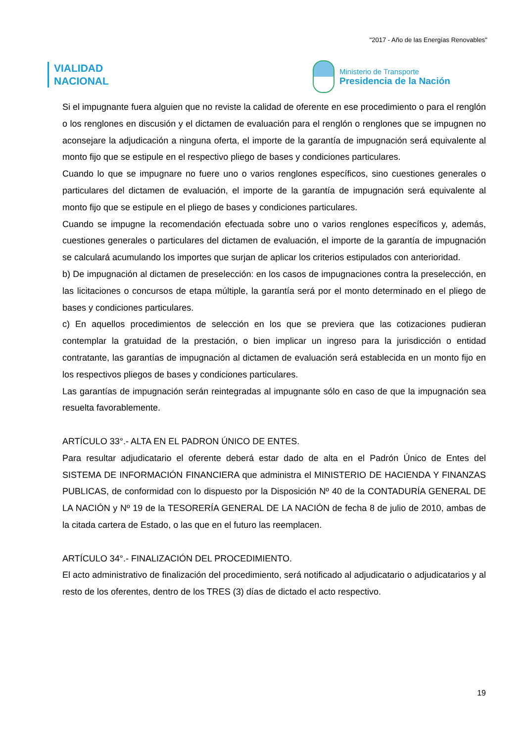"2017 - Año de las Energías Renovables"
VIALIDAD
NACIONAL
Ministerio de Transporte
Presidencia de la Nación
Si el impugnante fuera alguien que no reviste la calidad de oferente en ese procedimiento o para el renglón o los renglones en discusión y el dictamen de evaluación para el renglón o renglones que se impugnen no aconsejare la adjudicación a ninguna oferta, el importe de la garantía de impugnación será equivalente al monto fijo que se estipule en el respectivo pliego de bases y condiciones particulares.
Cuando lo que se impugnare no fuere uno o varios renglones específicos, sino cuestiones generales o particulares del dictamen de evaluación, el importe de la garantía de impugnación será equivalente al monto fijo que se estipule en el pliego de bases y condiciones particulares.
Cuando se impugne la recomendación efectuada sobre uno o varios renglones específicos y, además, cuestiones generales o particulares del dictamen de evaluación, el importe de la garantía de impugnación se calculará acumulando los importes que surjan de aplicar los criterios estipulados con anterioridad.
b) De impugnación al dictamen de preselección: en los casos de impugnaciones contra la preselección, en las licitaciones o concursos de etapa múltiple, la garantía será por el monto determinado en el pliego de bases y condiciones particulares.
c) En aquellos procedimientos de selección en los que se previera que las cotizaciones pudieran contemplar la gratuidad de la prestación, o bien implicar un ingreso para la jurisdicción o entidad contratante, las garantías de impugnación al dictamen de evaluación será establecida en un monto fijo en los respectivos pliegos de bases y condiciones particulares.
Las garantías de impugnación serán reintegradas al impugnante sólo en caso de que la impugnación sea resuelta favorablemente.
ARTÍCULO 33°.- ALTA EN EL PADRON ÚNICO DE ENTES.
Para resultar adjudicatario el oferente deberá estar dado de alta en el Padrón Único de Entes del SISTEMA DE INFORMACIÓN FINANCIERA que administra el MINISTERIO DE HACIENDA Y FINANZAS PUBLICAS, de conformidad con lo dispuesto por la Disposición Nº 40 de la CONTADURÍA GENERAL DE LA NACIÓN y Nº 19 de la TESORERÍA GENERAL DE LA NACIÓN de fecha 8 de julio de 2010, ambas de la citada cartera de Estado, o las que en el futuro las reemplacen.
ARTÍCULO 34°.- FINALIZACIÓN DEL PROCEDIMIENTO.
El acto administrativo de finalización del procedimiento, será notificado al adjudicatario o adjudicatarios y al resto de los oferentes, dentro de los TRES (3) días de dictado el acto respectivo.
19